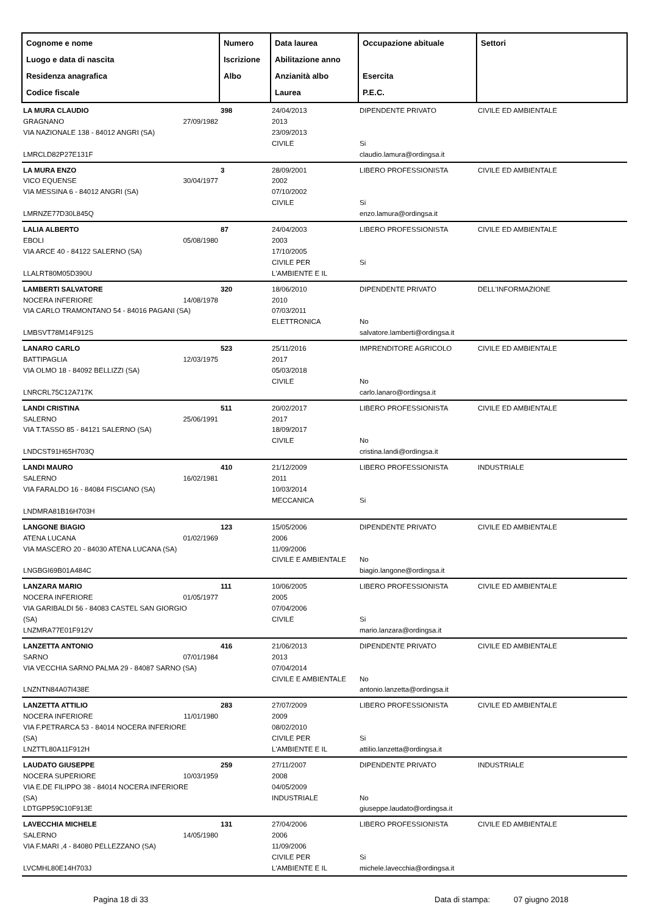| Cognome e nome Luogo e data di nascita Residenza anagrafica Codice fiscale | Numero Iscrizione Albo | Data laurea Abilitazione anno Anzianità albo Laurea | Occupazione abituale Esercita P.E.C. | Settori |
| --- | --- | --- | --- | --- |
| LA MURA CLAUDIO GRAGNANO 27/09/1982 VIA NAZIONALE 138 - 84012 ANGRI (SA) LMRCLD82P27E131F | 398 | 24/04/2013 2013 23/09/2013 CIVILE | DIPENDENTE PRIVATO Si claudio.lamura@ordingsa.it | CIVILE ED AMBIENTALE |
| LA MURA ENZO VICO EQUENSE 30/04/1977 VIA MESSINA 6 - 84012 ANGRI (SA) LMRNZE77D30L845Q | 3 | 28/09/2001 2002 07/10/2002 CIVILE | LIBERO PROFESSIONISTA Si enzo.lamura@ordingsa.it | CIVILE ED AMBIENTALE |
| LALIA ALBERTO EBOLI 05/08/1980 VIA ARCE 40 - 84122 SALERNO (SA) LLALRT80M05D390U | 87 | 24/04/2003 2003 17/10/2005 CIVILE PER L'AMBIENTE E IL | LIBERO PROFESSIONISTA Si | CIVILE ED AMBIENTALE |
| LAMBERTI SALVATORE NOCERA INFERIORE 14/08/1978 VIA CARLO TRAMONTANO 54 - 84016 PAGANI (SA) LMBSVT78M14F912S | 320 | 18/06/2010 2010 07/03/2011 ELETTRONICA | DIPENDENTE PRIVATO No salvatore.lamberti@ordingsa.it | DELL'INFORMAZIONE |
| LANARO CARLO BATTIPAGLIA 12/03/1975 VIA OLMO 18 - 84092 BELLIZZI (SA) LNRCRL75C12A717K | 523 | 25/11/2016 2017 05/03/2018 CIVILE | IMPRENDITORE AGRICOLO No carlo.lanaro@ordingsa.it | CIVILE ED AMBIENTALE |
| LANDI CRISTINA SALERNO 25/06/1991 VIA T.TASSO 85 - 84121 SALERNO (SA) LNDCST91H65H703Q | 511 | 20/02/2017 2017 18/09/2017 CIVILE | LIBERO PROFESSIONISTA No cristina.landi@ordingsa.it | CIVILE ED AMBIENTALE |
| LANDI MAURO SALERNO 16/02/1981 VIA FARALDO 16 - 84084 FISCIANO (SA) LNDMRA81B16H703H | 410 | 21/12/2009 2011 10/03/2014 MECCANICA | LIBERO PROFESSIONISTA Si | INDUSTRIALE |
| LANGONE BIAGIO ATENA LUCANA 01/02/1969 VIA MASCERO 20 - 84030 ATENA LUCANA (SA) LNGBGI69B01A484C | 123 | 15/05/2006 2006 11/09/2006 CIVILE E AMBIENTALE | DIPENDENTE PRIVATO No biagio.langone@ordingsa.it | CIVILE ED AMBIENTALE |
| LANZARA MARIO NOCERA INFERIORE 01/05/1977 VIA GARIBALDI 56 - 84083 CASTEL SAN GIORGIO (SA) LNZMRA77E01F912V | 111 | 10/06/2005 2005 07/04/2006 CIVILE | LIBERO PROFESSIONISTA Si mario.lanzara@ordingsa.it | CIVILE ED AMBIENTALE |
| LANZETTA ANTONIO SARNO 07/01/1984 VIA VECCHIA SARNO PALMA 29 - 84087 SARNO (SA) LNZNTN84A07I438E | 416 | 21/06/2013 2013 07/04/2014 CIVILE E AMBIENTALE | DIPENDENTE PRIVATO No antonio.lanzetta@ordingsa.it | CIVILE ED AMBIENTALE |
| LANZETTA ATTILIO NOCERA INFERIORE 11/01/1980 VIA F.PETRARCA 53 - 84014 NOCERA INFERIORE (SA) LNZTTL80A11F912H | 283 | 27/07/2009 2009 08/02/2010 CIVILE PER L'AMBIENTE E IL | LIBERO PROFESSIONISTA Si attilio.lanzetta@ordingsa.it | CIVILE ED AMBIENTALE |
| LAUDATO GIUSEPPE NOCERA SUPERIORE 10/03/1959 VIA E.DE FILIPPO 38 - 84014 NOCERA INFERIORE (SA) LDTGPP59C10F913E | 259 | 27/11/2007 2008 04/05/2009 INDUSTRIALE | DIPENDENTE PRIVATO No giuseppe.laudato@ordingsa.it | INDUSTRIALE |
| LAVECCHIA MICHELE SALERNO 14/05/1980 VIA F.MARI ,4 - 84080 PELLEZZANO (SA) LVCMHL80E14H703J | 131 | 27/04/2006 2006 11/09/2006 CIVILE PER L'AMBIENTE E IL | LIBERO PROFESSIONISTA Si michele.lavecchia@ordingsa.it | CIVILE ED AMBIENTALE |
Pagina 18 di 33 Data di stampa: 07 giugno 2018